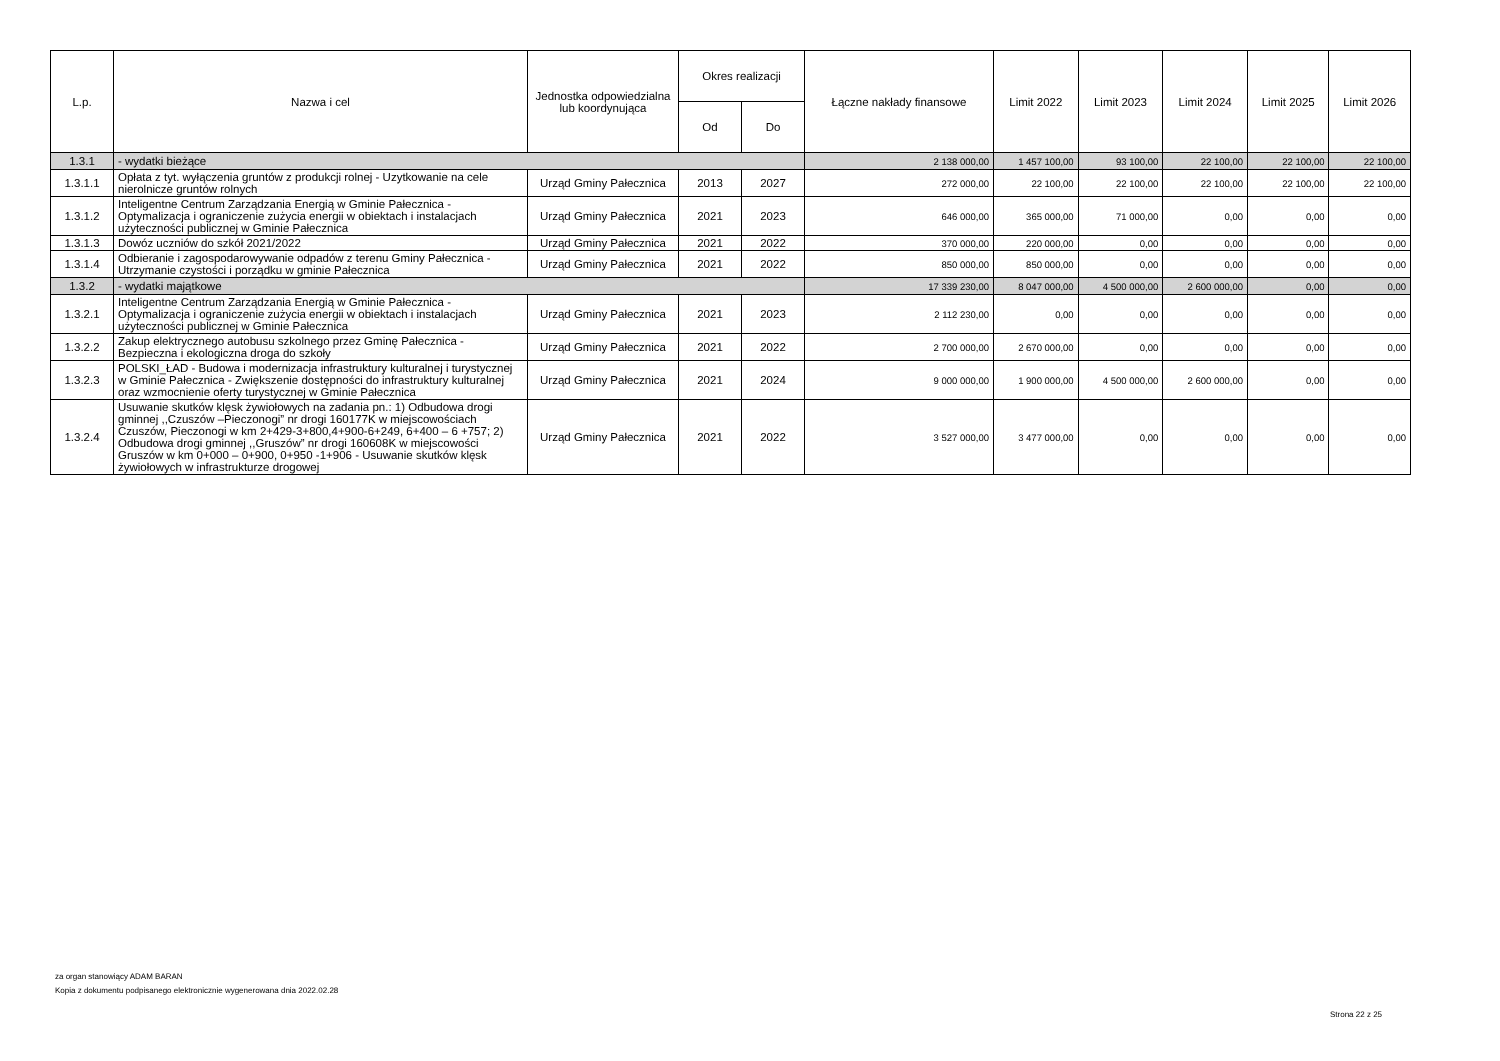| L.p. | Nazwa i cel | Jednostka odpowiedzialna lub koordynująca | Okres realizacji | | Łączne nakłady finansowe | Limit 2022 | Limit 2023 | Limit 2024 | Limit 2025 | Limit 2026 |
| --- | --- | --- | --- | --- | --- | --- | --- | --- | --- | --- |
| | | | Od | Do | | | | | | |
| 1.3.1 | - wydatki bieżące | | | | 2 138 000,00 | 1 457 100,00 | 93 100,00 | 22 100,00 | 22 100,00 | 22 100,00 |
| 1.3.1.1 | Opłata z tyt. wyłączenia gruntów z produkcji rolnej - Uzytkowanie na cele nierolnicze gruntów rolnych | Urząd Gminy Pałecznica | 2013 | 2027 | 272 000,00 | 22 100,00 | 22 100,00 | 22 100,00 | 22 100,00 | 22 100,00 |
| 1.3.1.2 | Inteligentne Centrum Zarządzania Energią w Gminie Pałecznica - Optymalizacja i ograniczenie zużycia energii w obiektach i instalacjach użyteczności publicznej w Gminie Pałecznica | Urząd Gminy Pałecznica | 2021 | 2023 | 646 000,00 | 365 000,00 | 71 000,00 | 0,00 | 0,00 | 0,00 |
| 1.3.1.3 | Dowóz uczniów do szkół 2021/2022 | Urząd Gminy Pałecznica | 2021 | 2022 | 370 000,00 | 220 000,00 | 0,00 | 0,00 | 0,00 | 0,00 |
| 1.3.1.4 | Odbieranie i zagospodarowywanie odpadów z terenu Gminy Pałecznica - Utrzymanie czystości i porządku w gminie Pałecznica | Urząd Gminy Pałecznica | 2021 | 2022 | 850 000,00 | 850 000,00 | 0,00 | 0,00 | 0,00 | 0,00 |
| 1.3.2 | - wydatki majątkowe | | | | 17 339 230,00 | 8 047 000,00 | 4 500 000,00 | 2 600 000,00 | 0,00 | 0,00 |
| 1.3.2.1 | Inteligentne Centrum Zarządzania Energią w Gminie Pałecznica - Optymalizacja i ograniczenie zużycia energii w obiektach i instalacjach użyteczności publicznej w Gminie Pałecznica | Urząd Gminy Pałecznica | 2021 | 2023 | 2 112 230,00 | 0,00 | 0,00 | 0,00 | 0,00 | 0,00 |
| 1.3.2.2 | Zakup elektrycznego autobusu szkolnego przez Gminę Pałecznica - Bezpieczna i ekologiczna droga do szkoły | Urząd Gminy Pałecznica | 2021 | 2022 | 2 700 000,00 | 2 670 000,00 | 0,00 | 0,00 | 0,00 | 0,00 |
| 1.3.2.3 | POLSKI_ŁAD - Budowa i modernizacja infrastruktury kulturalnej i turystycznej w Gminie Pałecznica - Zwiększenie dostępności do infrastruktury kulturalnej oraz wzmocnienie oferty turystycznej w Gminie Pałecznica | Urząd Gminy Pałecznica | 2021 | 2024 | 9 000 000,00 | 1 900 000,00 | 4 500 000,00 | 2 600 000,00 | 0,00 | 0,00 |
| 1.3.2.4 | Usuwanie skutków klęsk żywiołowych na zadania pn.: 1) Odbudowa drogi gminnej ,,Czuszów –Pieczonogi” nr drogi 160177K w miejscowościach Czuszów, Pieczonogi w km 2+429-3+800,4+900-6+249, 6+400 – 6 +757; 2) Odbudowa drogi gminnej ,,Gruszów” nr drogi 160608K w miejscowości Gruszów w km 0+000 – 0+900, 0+950 -1+906 - Usuwanie skutków klęsk żywiołowych w infrastrukturze drogowej | Urząd Gminy Pałecznica | 2021 | 2022 | 3 527 000,00 | 3 477 000,00 | 0,00 | 0,00 | 0,00 | 0,00 |
za organ stanowiący ADAM BARAN
Kopia z dokumentu podpisanego elektronicznie wygenerowana dnia 2022.02.28
Strona 22 z 25